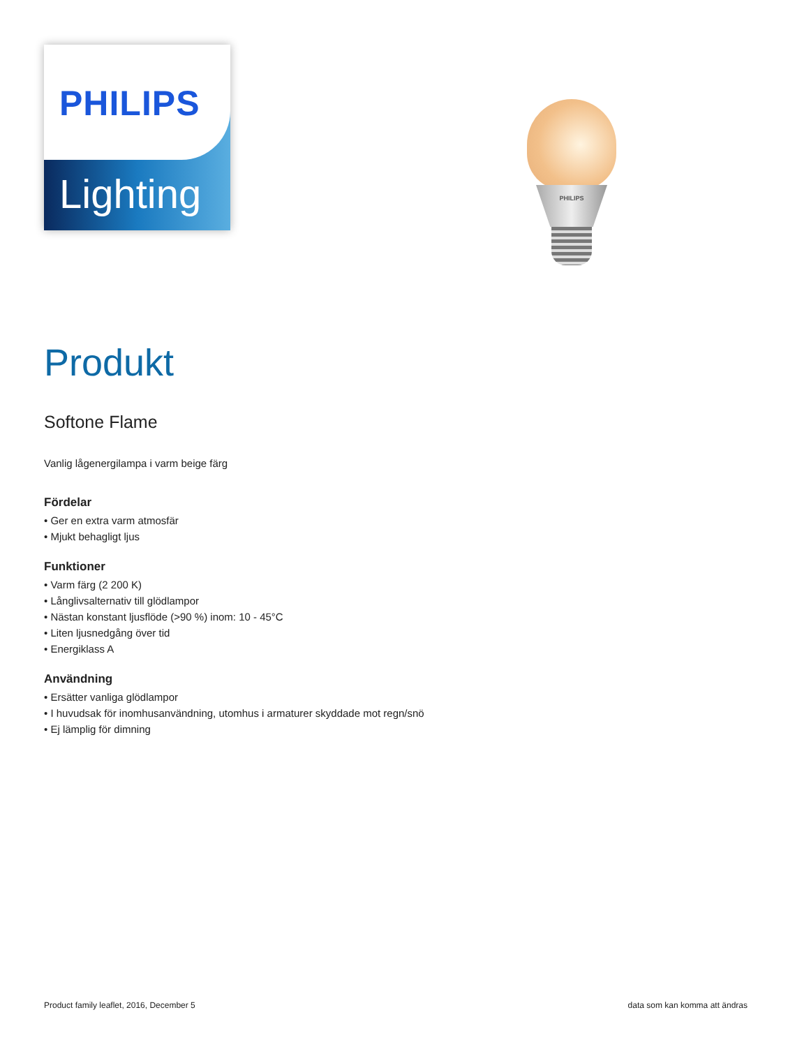PHILIPS
Lighting
PHILIPS
Produkt
Softone Flame
Vanlig lågenergilampa i varm beige färg
Fördelar
• Ger en extra varm atmosfär
• Mjukt behagligt ljus
Funktioner
• Varm färg (2 200 K)
• Långlivsalternativ till glödlampor
• Nästan konstant ljusflöde (>90 %) inom: 10 - 45°C
• Liten ljusnedgång över tid
• Energiklass A
Användning
• Ersätter vanliga glödlampor
• I huvudsak för inomhusanvändning, utomhus i armaturer skyddade mot regn/snö
• Ej lämplig för dimning
Product family leaflet, 2016, December 5 data som kan komma att ändras